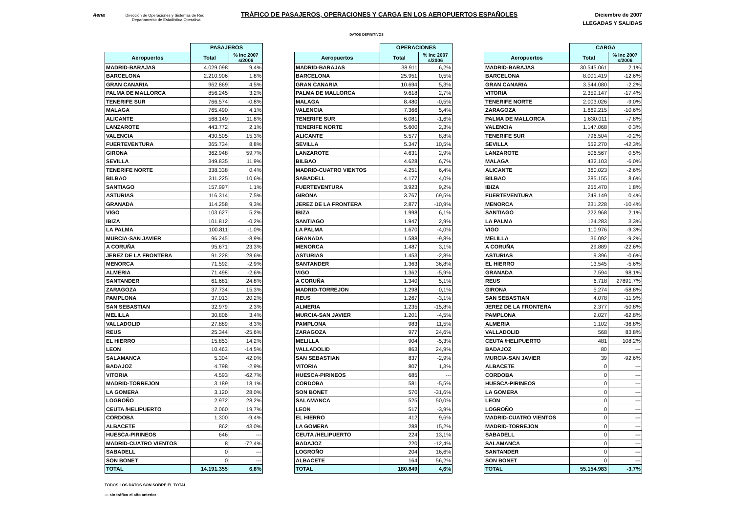Aena Dirección de Operaciones y Sistemas de Red
Departamento de Estadística Operativa
TRÁFICO DE PASAJEROS, OPERACIONES Y CARGA EN LOS AEROPUERTOS ESPAÑOLES
Diciembre de 2007
LLEGADAS Y SALIDAS
DATOS DEFINITIVOS
| | PASAJEROS | |
| --- | --- | --- |
| Aeropuertos | Total | % Inc 2007 s/2006 |
| MADRID-BARAJAS | 4.029.098 | 9,4% |
| BARCELONA | 2.210.906 | 1,8% |
| GRAN CANARIA | 962.869 | 4,5% |
| PALMA DE MALLORCA | 856.245 | 3,2% |
| TENERIFE SUR | 766.574 | -0,8% |
| MALAGA | 765.490 | 4,1% |
| ALICANTE | 568.149 | 11,8% |
| LANZAROTE | 443.772 | 2,1% |
| VALENCIA | 430.505 | 15,3% |
| FUERTEVENTURA | 365.734 | 8,8% |
| GIRONA | 362.948 | 59,7% |
| SEVILLA | 349.835 | 11,9% |
| TENERIFE NORTE | 338.338 | 0,4% |
| BILBAO | 311.225 | 10,6% |
| SANTIAGO | 157.997 | 1,1% |
| ASTURIAS | 116.314 | 7,5% |
| GRANADA | 114.258 | 9,3% |
| VIGO | 103.627 | 5,2% |
| IBIZA | 101.812 | -0,2% |
| LA PALMA | 100.811 | -1,0% |
| MURCIA-SAN JAVIER | 96.245 | -8,9% |
| A CORUÑA | 95.671 | 23,3% |
| JEREZ DE LA FRONTERA | 91.228 | 28,6% |
| MENORCA | 71.592 | -2,9% |
| ALMERIA | 71.498 | -2,6% |
| SANTANDER | 61.681 | 24,8% |
| ZARAGOZA | 37.734 | 15,3% |
| PAMPLONA | 37.013 | 20,2% |
| SAN SEBASTIAN | 32.979 | 2,3% |
| MELILLA | 30.806 | 3,4% |
| VALLADOLID | 27.889 | 8,3% |
| REUS | 25.344 | -25,6% |
| EL HIERRO | 15.853 | 14,2% |
| LEON | 10.463 | -14,5% |
| SALAMANCA | 5.304 | 42,0% |
| BADAJOZ | 4.798 | -2,9% |
| VITORIA | 4.593 | -62,7% |
| MADRID-TORREJON | 3.189 | 18,1% |
| LA GOMERA | 3.120 | 28,0% |
| LOGROÑO | 2.972 | 28,2% |
| CEUTA /HELIPUERTO | 2.060 | 19,7% |
| CORDOBA | 1.300 | -9,4% |
| ALBACETE | 862 | 43,0% |
| HUESCA-PIRINEOS | 646 | --- |
| MADRID-CUATRO VIENTOS | 8 | -72,4% |
| SABADELL | 0 | --- |
| SON BONET | 0 | --- |
| TOTAL | 14.191.355 | 6,8% |
| | OPERACIONES | |
| --- | --- | --- |
| Aeropuertos | Total | % Inc 2007 s/2006 |
| MADRID-BARAJAS | 38.911 | 6,2% |
| BARCELONA | 25.951 | 0,5% |
| GRAN CANARIA | 10.694 | 5,3% |
| PALMA DE MALLORCA | 9.618 | 2,7% |
| MALAGA | 8.480 | -0,5% |
| VALENCIA | 7.366 | 5,4% |
| TENERIFE SUR | 6.081 | -1,6% |
| TENERIFE NORTE | 5.600 | 2,3% |
| ALICANTE | 5.577 | 8,8% |
| SEVILLA | 5.347 | 10,5% |
| LANZAROTE | 4.631 | 2,9% |
| BILBAO | 4.628 | 6,7% |
| MADRID-CUATRO VIENTOS | 4.251 | 6,4% |
| SABADELL | 4.177 | 4,0% |
| FUERTEVENTURA | 3.923 | 9,2% |
| GIRONA | 3.767 | 69,5% |
| JEREZ DE LA FRONTERA | 2.877 | -10,9% |
| IBIZA | 1.998 | 6,1% |
| SANTIAGO | 1.947 | 2,9% |
| LA PALMA | 1.670 | -4,0% |
| GRANADA | 1.588 | -9,8% |
| MENORCA | 1.487 | 3,1% |
| ASTURIAS | 1.453 | -2,8% |
| SANTANDER | 1.363 | 36,8% |
| VIGO | 1.362 | -5,9% |
| A CORUÑA | 1.340 | 5,1% |
| MADRID-TORREJON | 1.298 | 0,1% |
| REUS | 1.267 | -3,1% |
| ALMERIA | 1.235 | -15,8% |
| MURCIA-SAN JAVIER | 1.201 | -4,5% |
| PAMPLONA | 983 | 11,5% |
| ZARAGOZA | 977 | 24,6% |
| MELILLA | 904 | -5,3% |
| VALLADOLID | 863 | 24,9% |
| SAN SEBASTIAN | 837 | -2,9% |
| VITORIA | 807 | 1,3% |
| HUESCA-PIRINEOS | 685 | --- |
| CORDOBA | 581 | -5,5% |
| SON BONET | 570 | -31,6% |
| SALAMANCA | 525 | 50,0% |
| LEON | 517 | -3,9% |
| EL HIERRO | 412 | 9,6% |
| LA GOMERA | 288 | 15,2% |
| CEUTA /HELIPUERTO | 224 | 13,1% |
| BADAJOZ | 220 | -12,4% |
| LOGROÑO | 204 | 16,6% |
| ALBACETE | 164 | 56,2% |
| TOTAL | 180.849 | 4,6% |
| | CARGA | |
| --- | --- | --- |
| Aeropuertos | Total | % Inc 2007 s/2006 |
| MADRID-BARAJAS | 30.545.061 | 2,1% |
| BARCELONA | 8.001.419 | -12,6% |
| GRAN CANARIA | 3.544.080 | -2,2% |
| VITORIA | 2.359.147 | -17,4% |
| TENERIFE NORTE | 2.003.026 | -9,0% |
| ZARAGOZA | 1.669.215 | -10,6% |
| PALMA DE MALLORCA | 1.630.011 | -7,8% |
| VALENCIA | 1.147.068 | 0,3% |
| TENERIFE SUR | 796.504 | -0,2% |
| SEVILLA | 552.270 | -42,3% |
| LANZAROTE | 506.567 | 0,5% |
| MALAGA | 432.103 | -6,0% |
| ALICANTE | 360.023 | -2,6% |
| BILBAO | 285.155 | 8,6% |
| IBIZA | 255.470 | 1,8% |
| FUERTEVENTURA | 249.149 | 0,4% |
| MENORCA | 231.228 | -10,4% |
| SANTIAGO | 222.968 | 2,1% |
| LA PALMA | 124.283 | 3,3% |
| VIGO | 110.976 | -9,3% |
| MELILLA | 36.092 | -9,2% |
| A CORUÑA | 29.889 | -22,6% |
| ASTURIAS | 19.396 | -0,6% |
| EL HIERRO | 13.545 | -5,6% |
| GRANADA | 7.594 | 98,1% |
| REUS | 6.718 | 27891,7% |
| GIRONA | 5.274 | -58,8% |
| SAN SEBASTIAN | 4.078 | -11,9% |
| JEREZ DE LA FRONTERA | 2.377 | -50,8% |
| PAMPLONA | 2.027 | -62,8% |
| ALMERIA | 1.102 | -36,8% |
| VALLADOLID | 568 | 83,8% |
| CEUTA /HELIPUERTO | 481 | 108,2% |
| BADAJOZ | 80 | --- |
| MURCIA-SAN JAVIER | 39 | -92,6% |
| ALBACETE | 0 | --- |
| CORDOBA | 0 | --- |
| HUESCA-PIRINEOS | 0 | --- |
| LA GOMERA | 0 | --- |
| LEON | 0 | --- |
| LOGROÑO | 0 | --- |
| MADRID-CUATRO VIENTOS | 0 | --- |
| MADRID-TORREJON | 0 | --- |
| SABADELL | 0 | --- |
| SALAMANCA | 0 | --- |
| SANTANDER | 0 | --- |
| SON BONET | 0 | --- |
| TOTAL | 55.154.983 | -3,7% |
TODOS LOS DATOS SON SOBRE EL TOTAL
--- sin tráfico el año anterior